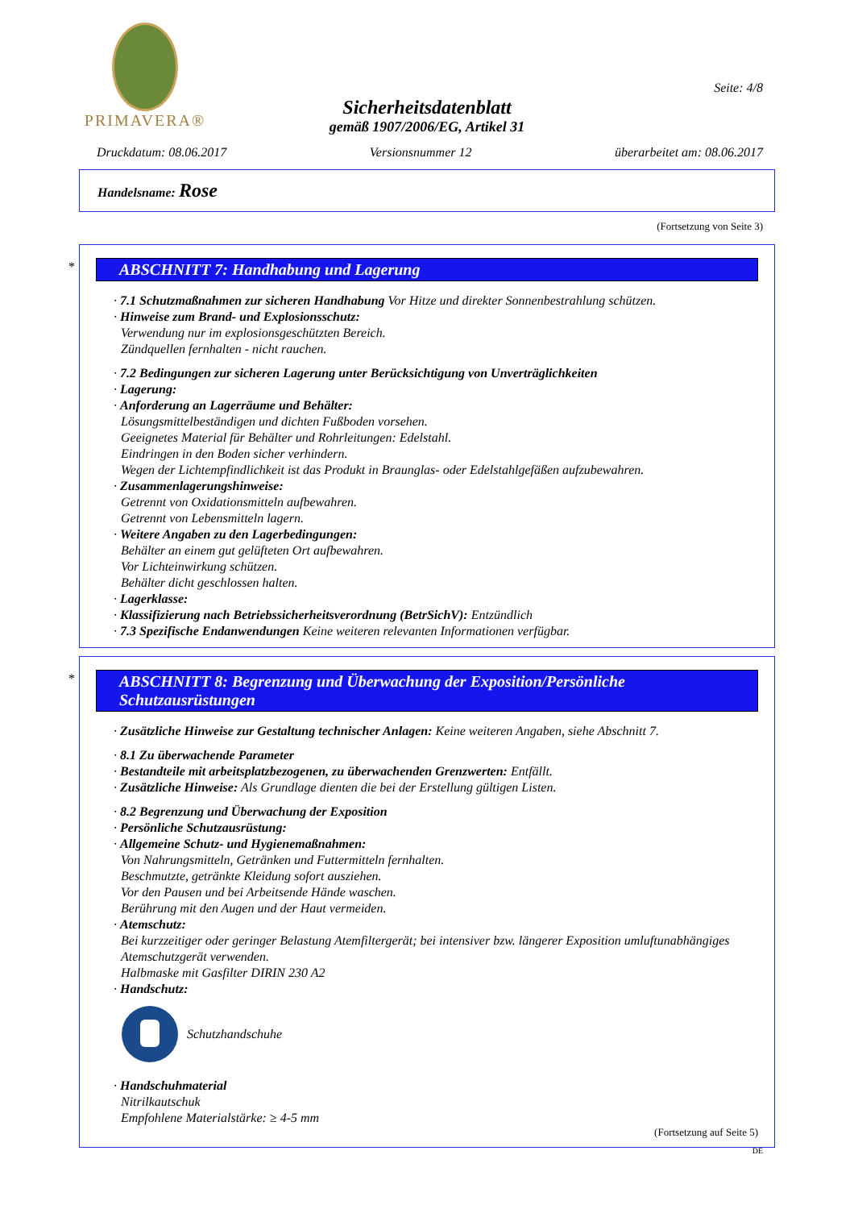PRIMAVERA®
Seite: 4/8
Sicherheitsdatenblatt
gemäß 1907/2006/EG, Artikel 31
Druckdatum: 08.06.2017 Versionsnummer 12 überarbeitet am: 08.06.2017
Handelsname: Rose
(Fortsetzung von Seite 3)
*
ABSCHNITT 7: Handhabung und Lagerung
· 7.1 Schutzmaßnahmen zur sicheren Handhabung Vor Hitze und direkter Sonnenbestrahlung schützen.
· Hinweise zum Brand- und Explosionsschutz:
Verwendung nur im explosionsgeschützten Bereich.
Zündquellen fernhalten - nicht rauchen.
· 7.2 Bedingungen zur sicheren Lagerung unter Berücksichtigung von Unverträglichkeiten
· Lagerung:
· Anforderung an Lagerräume und Behälter:
Lösungsmittelbeständigen und dichten Fußboden vorsehen.
Geeignetes Material für Behälter und Rohrleitungen: Edelstahl.
Eindringen in den Boden sicher verhindern.
Wegen der Lichtempfindlichkeit ist das Produkt in Braunglas- oder Edelstahlgefäßen aufzubewahren.
· Zusammenlagerungshinweise:
Getrennt von Oxidationsmitteln aufbewahren.
Getrennt von Lebensmitteln lagern.
· Weitere Angaben zu den Lagerbedingungen:
Behälter an einem gut gelüfteten Ort aufbewahren.
Vor Lichteinwirkung schützen.
Behälter dicht geschlossen halten.
· Lagerklasse:
· Klassifizierung nach Betriebssicherheitsverordnung (BetrSichV): Entzündlich
· 7.3 Spezifische Endanwendungen Keine weiteren relevanten Informationen verfügbar.
*
ABSCHNITT 8: Begrenzung und Überwachung der Exposition/Persönliche Schutzausrüstungen
· Zusätzliche Hinweise zur Gestaltung technischer Anlagen: Keine weiteren Angaben, siehe Abschnitt 7.
· 8.1 Zu überwachende Parameter
· Bestandteile mit arbeitsplatzbezogenen, zu überwachenden Grenzwerten: Entfällt.
· Zusätzliche Hinweise: Als Grundlage dienten die bei der Erstellung gültigen Listen.
· 8.2 Begrenzung und Überwachung der Exposition
· Persönliche Schutzausrüstung:
· Allgemeine Schutz- und Hygienemaßnahmen:
Von Nahrungsmitteln, Getränken und Futtermitteln fernhalten.
Beschmutzte, getränkte Kleidung sofort ausziehen.
Vor den Pausen und bei Arbeitsende Hände waschen.
Berührung mit den Augen und der Haut vermeiden.
· Atemschutz:
Bei kurzzeitiger oder geringer Belastung Atemfiltergerät; bei intensiver bzw. längerer Exposition umluftunabhängiges Atemschutzgerät verwenden.
Halbmaske mit Gasfilter DIRIN 230 A2
· Handschutz:
Schutzhandschuhe
· Handschuhmaterial
Nitrilkautschuk
Empfohlene Materialstärke: ≥ 4-5 mm
(Fortsetzung auf Seite 5)
DE